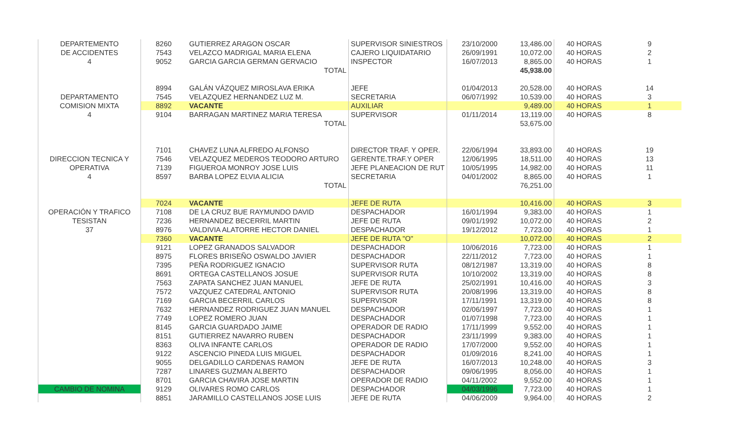| DEPARTEMENTO | 8260 | GUTIERREZ ARAGON OSCAR | SUPERVISOR SINIESTROS | 23/10/2000 | 13,486.00 | 40 HORAS | 9 |
| DE ACCIDENTES | 7543 | VELAZCO MADRIGAL MARIA ELENA | CAJERO LIQUIDATARIO | 26/09/1991 | 10,072.00 | 40 HORAS | 2 |
| 4 | 9052 | GARCIA GARCIA GERMAN GERVACIO | INSPECTOR | 16/07/2013 | 8,865.00 | 40 HORAS | 1 |
| | | TOTAL | | | 45,938.00 | | |
| | 8994 | GALÁN VÁZQUEZ MIROSLAVA ERIKA | JEFE | 01/04/2013 | 20,528.00 | 40 HORAS | 14 |
| DEPARTAMENTO | 7545 | VELAZQUEZ HERNANDEZ LUZ M. | SECRETARIA | 06/07/1992 | 10,539.00 | 40 HORAS | 3 |
| COMISION MIXTA | 8892 | VACANTE | AUXILIAR | | 9,489.00 | 40 HORAS | 1 |
| 4 | 9104 | BARRAGAN MARTINEZ MARIA TERESA | SUPERVISOR | 01/11/2014 | 13,119.00 | 40 HORAS | 8 |
| | | TOTAL | | | 53,675.00 | | |
| | 7101 | CHAVEZ LUNA ALFREDO ALFONSO | DIRECTOR TRAF. Y OPER. | 22/06/1994 | 33,893.00 | 40 HORAS | 19 |
| DIRECCION TECNICA Y | 7546 | VELAZQUEZ MEDEROS TEODORO ARTURO | GERENTE.TRAF.Y OPER | 12/06/1995 | 18,511.00 | 40 HORAS | 13 |
| OPERATIVA | 7139 | FIGUEROA MONROY JOSE LUIS | JEFE PLANEACION DE RUT | 10/05/1995 | 14,982.00 | 40 HORAS | 11 |
| 4 | 8597 | BARBA LOPEZ ELVIA ALICIA | SECRETARIA | 04/01/2002 | 8,865.00 | 40 HORAS | 1 |
| | | TOTAL | | | 76,251.00 | | |
| | 7024 | VACANTE | JEFE DE RUTA | | 10,416.00 | 40 HORAS | 3 |
| OPERACIÓN Y TRAFICO | 7108 | DE LA CRUZ BUE RAYMUNDO DAVID | DESPACHADOR | 16/01/1994 | 9,383.00 | 40 HORAS | 1 |
| TESISTAN | 7236 | HERNANDEZ BECERRIL MARTIN | JEFE DE RUTA | 09/01/1992 | 10,072.00 | 40 HORAS | 2 |
| 37 | 8976 | VALDIVIA ALATORRE HECTOR DANIEL | DESPACHADOR | 19/12/2012 | 7,723.00 | 40 HORAS | 1 |
| | 7360 | VACANTE | JEFE DE RUTA "O" | | 10,072.00 | 40 HORAS | 2 |
| | 9121 | LOPEZ GRANADOS SALVADOR | DESPACHADOR | 10/06/2016 | 7,723.00 | 40 HORAS | 1 |
| | 8975 | FLORES BRISEÑO OSWALDO JAVIER | DESPACHADOR | 22/11/2012 | 7,723.00 | 40 HORAS | 1 |
| | 7395 | PEÑA RODRIGUEZ IGNACIO | SUPERVISOR RUTA | 08/12/1987 | 13,319.00 | 40 HORAS | 8 |
| | 8691 | ORTEGA CASTELLANOS JOSUE | SUPERVISOR RUTA | 10/10/2002 | 13,319.00 | 40 HORAS | 8 |
| | 7563 | ZAPATA SANCHEZ JUAN MANUEL | JEFE DE RUTA | 25/02/1991 | 10,416.00 | 40 HORAS | 3 |
| | 7572 | VAZQUEZ CATEDRAL ANTONIO | SUPERVISOR RUTA | 20/08/1996 | 13,319.00 | 40 HORAS | 8 |
| | 7169 | GARCIA BECERRIL CARLOS | SUPERVISOR | 17/11/1991 | 13,319.00 | 40 HORAS | 8 |
| | 7632 | HERNANDEZ RODRIGUEZ JUAN MANUEL | DESPACHADOR | 02/06/1997 | 7,723.00 | 40 HORAS | 1 |
| | 7749 | LOPEZ ROMERO JUAN | DESPACHADOR | 01/07/1998 | 7,723.00 | 40 HORAS | 1 |
| | 8145 | GARCIA GUARDADO JAIME | OPERADOR DE RADIO | 17/11/1999 | 9,552.00 | 40 HORAS | 1 |
| | 8151 | GUTIERREZ NAVARRO RUBEN | DESPACHADOR | 23/11/1999 | 9,383.00 | 40 HORAS | 1 |
| | 8363 | OLIVA INFANTE CARLOS | OPERADOR DE RADIO | 17/07/2000 | 9,552.00 | 40 HORAS | 1 |
| | 9122 | ASCENCIO PINEDA LUIS MIGUEL | DESPACHADOR | 01/09/2016 | 8,241.00 | 40 HORAS | 1 |
| | 9055 | DELGADILLO CARDENAS RAMON | JEFE DE RUTA | 16/07/2013 | 10,248.00 | 40 HORAS | 3 |
| | 7287 | LINARES GUZMAN ALBERTO | DESPACHADOR | 09/06/1995 | 8,056.00 | 40 HORAS | 1 |
| | 8701 | GARCIA CHAVIRA JOSE MARTIN | OPERADOR DE RADIO | 04/11/2002 | 9,552.00 | 40 HORAS | 1 |
| CAMBIO DE NOMINA | 9129 | OLIVARES ROMO CARLOS | DESPACHADOR | 04/03/1996 | 7,723.00 | 40 HORAS | 1 |
| | 8851 | JARAMILLO CASTELLANOS JOSE LUIS | JEFE DE RUTA | 04/06/2009 | 9,964.00 | 40 HORAS | 2 |